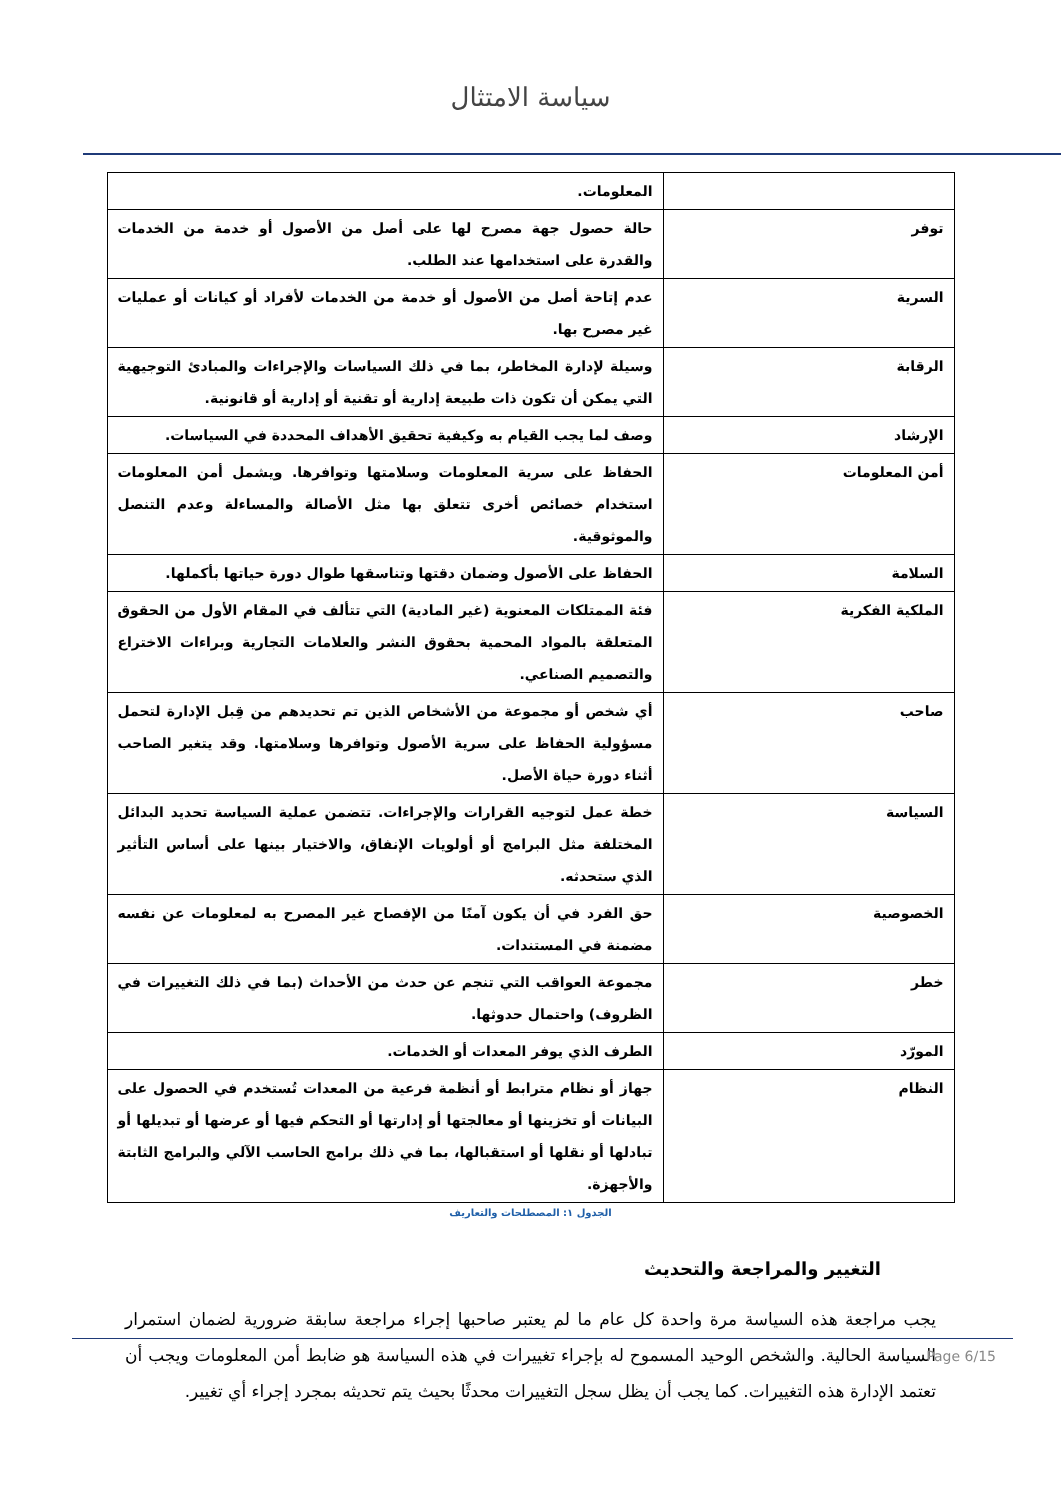سياسة الامتثال
| | المعلومات. |
| توفر | حالة حصول جهة مصرح لها على أصل من الأصول أو خدمة من الخدمات والقدرة على استخدامها عند الطلب. |
| السرية | عدم إتاحة أصل من الأصول أو خدمة من الخدمات لأفراد أو كيانات أو عمليات غير مصرح بها. |
| الرقابة | وسيلة لإدارة المخاطر، بما في ذلك السياسات والإجراءات والمبادئ التوجيهية التي يمكن أن تكون ذات طبيعة إدارية أو تقنية أو إدارية أو قانونية. |
| الإرشاد | وصف لما يجب القيام به وكيفية تحقيق الأهداف المحددة في السياسات. |
| أمن المعلومات | الحفاظ على سرية المعلومات وسلامتها وتوافرها. ويشمل أمن المعلومات استخدام خصائص أخرى تتعلق بها مثل الأصالة والمساءلة وعدم التنصل والموثوقية. |
| السلامة | الحفاظ على الأصول وضمان دقتها وتناسقها طوال دورة حياتها بأكملها. |
| الملكية الفكرية | فئة الممتلكات المعنوية (غير المادية) التي تتألف في المقام الأول من الحقوق المتعلقة بالمواد المحمية بحقوق النشر والعلامات التجارية وبراءات الاختراع والتصميم الصناعي. |
| صاحب | أي شخص أو مجموعة من الأشخاص الذين تم تحديدهم من قِبل الإدارة لتحمل مسؤولية الحفاظ على سرية الأصول وتوافرها وسلامتها. وقد يتغير الصاحب أثناء دورة حياة الأصل. |
| السياسة | خطة عمل لتوجيه القرارات والإجراءات. تتضمن عملية السياسة تحديد البدائل المختلفة مثل البرامج أو أولويات الإنفاق، والاختيار بينها على أساس التأثير الذي ستحدثه. |
| الخصوصية | حق الفرد في أن يكون آمنًا من الإفصاح غير المصرح به لمعلومات عن نفسه مضمنة في المستندات. |
| خطر | مجموعة العواقب التي تنجم عن حدث من الأحداث (بما في ذلك التغييرات في الظروف) واحتمال حدوثها. |
| المورّد | الطرف الذي يوفر المعدات أو الخدمات. |
| النظام | جهاز أو نظام مترابط أو أنظمة فرعية من المعدات تُستخدم في الحصول على البيانات أو تخزينها أو معالجتها أو إدارتها أو التحكم فيها أو عرضها أو تبديلها أو تبادلها أو نقلها أو استقبالها، بما في ذلك برامج الحاسب الآلي والبرامج الثابتة والأجهزة. |
الجدول ١: المصطلحات والتعاريف
التغيير والمراجعة والتحديث
يجب مراجعة هذه السياسة مرة واحدة كل عام ما لم يعتبر صاحبها إجراء مراجعة سابقة ضرورية لضمان استمرار السياسة الحالية. والشخص الوحيد المسموح له بإجراء تغييرات في هذه السياسة هو ضابط أمن المعلومات ويجب أن تعتمد الإدارة هذه التغييرات. كما يجب أن يظل سجل التغييرات محدثًا بحيث يتم تحديثه بمجرد إجراء أي تغيير.
Page 6/15